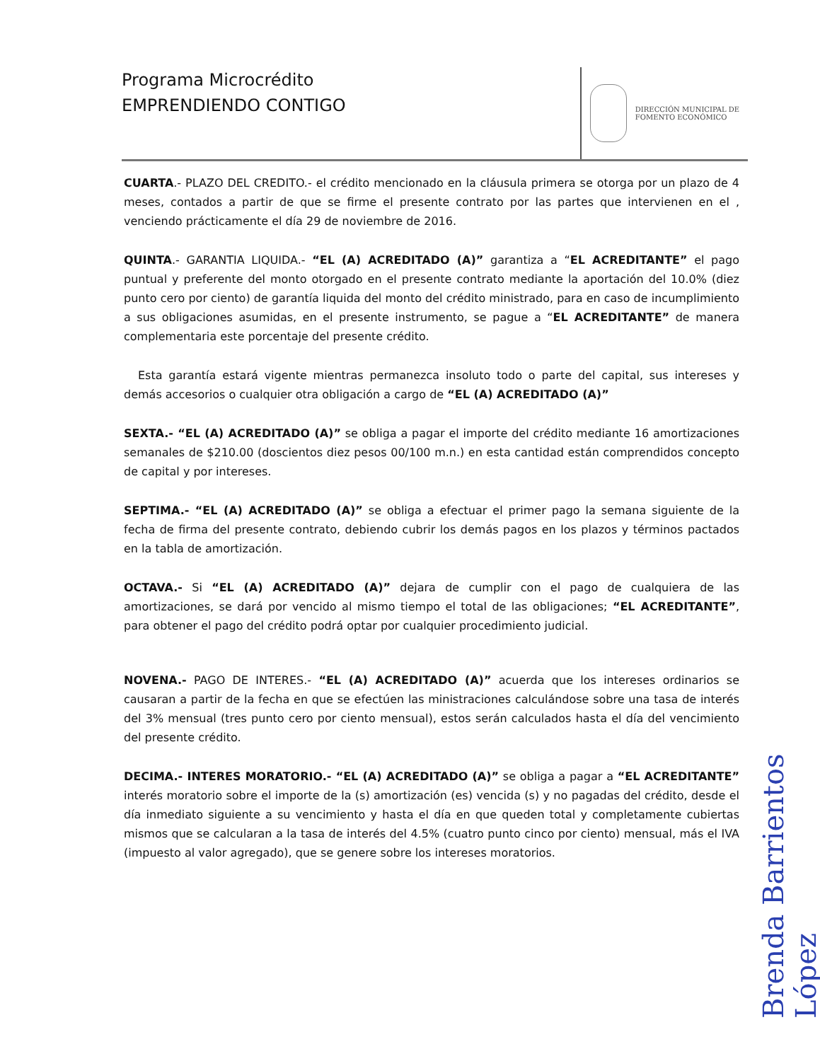Programa Microcrédito
EMPRENDIENDO CONTIGO
DIRECCIÓN MUNICIPAL DE
FOMENTO ECONÓMICO
CUARTA.- PLAZO DEL CREDITO.- el crédito mencionado en la cláusula primera se otorga por un plazo de 4 meses, contados a partir de que se firme el presente contrato por las partes que intervienen en el , venciendo prácticamente el día 29 de noviembre de 2016.
QUINTA.- GARANTIA LIQUIDA.- “EL (A) ACREDITADO (A)” garantiza a “EL ACREDITANTE” el pago puntual y preferente del monto otorgado en el presente contrato mediante la aportación del 10.0% (diez punto cero por ciento) de garantía liquida del monto del crédito ministrado, para en caso de incumplimiento a sus obligaciones asumidas, en el presente instrumento, se pague a “EL ACREDITANTE” de manera complementaria este porcentaje del presente crédito.
Esta garantía estará vigente mientras permanezca insoluto todo o parte del capital, sus intereses y demás accesorios o cualquier otra obligación a cargo de “EL (A) ACREDITADO (A)”
SEXTA.- “EL (A) ACREDITADO (A)” se obliga a pagar el importe del crédito mediante 16 amortizaciones semanales de $210.00 (doscientos diez pesos 00/100 m.n.) en esta cantidad están comprendidos concepto de capital y por intereses.
SEPTIMA.- “EL (A) ACREDITADO (A)” se obliga a efectuar el primer pago la semana siguiente de la fecha de firma del presente contrato, debiendo cubrir los demás pagos en los plazos y términos pactados en la tabla de amortización.
OCTAVA.- Si “EL (A) ACREDITADO (A)” dejara de cumplir con el pago de cualquiera de las amortizaciones, se dará por vencido al mismo tiempo el total de las obligaciones; “EL ACREDITANTE”, para obtener el pago del crédito podrá optar por cualquier procedimiento judicial.
NOVENA.- PAGO DE INTERES.- “EL (A) ACREDITADO (A)” acuerda que los intereses ordinarios se causaran a partir de la fecha en que se efectúen las ministraciones calculándose sobre una tasa de interés del 3% mensual (tres punto cero por ciento mensual), estos serán calculados hasta el día del vencimiento del presente crédito.
DECIMA.- INTERES MORATORIO.- “EL (A) ACREDITADO (A)” se obliga a pagar a “EL ACREDITANTE” interés moratorio sobre el importe de la (s) amortización (es) vencida (s) y no pagadas del crédito, desde el día inmediato siguiente a su vencimiento y hasta el día en que queden total y completamente cubiertas mismos que se calcularan a la tasa de interés del 4.5% (cuatro punto cinco por ciento) mensual, más el IVA (impuesto al valor agregado), que se genere sobre los intereses moratorios.
Brenda Barrientos López